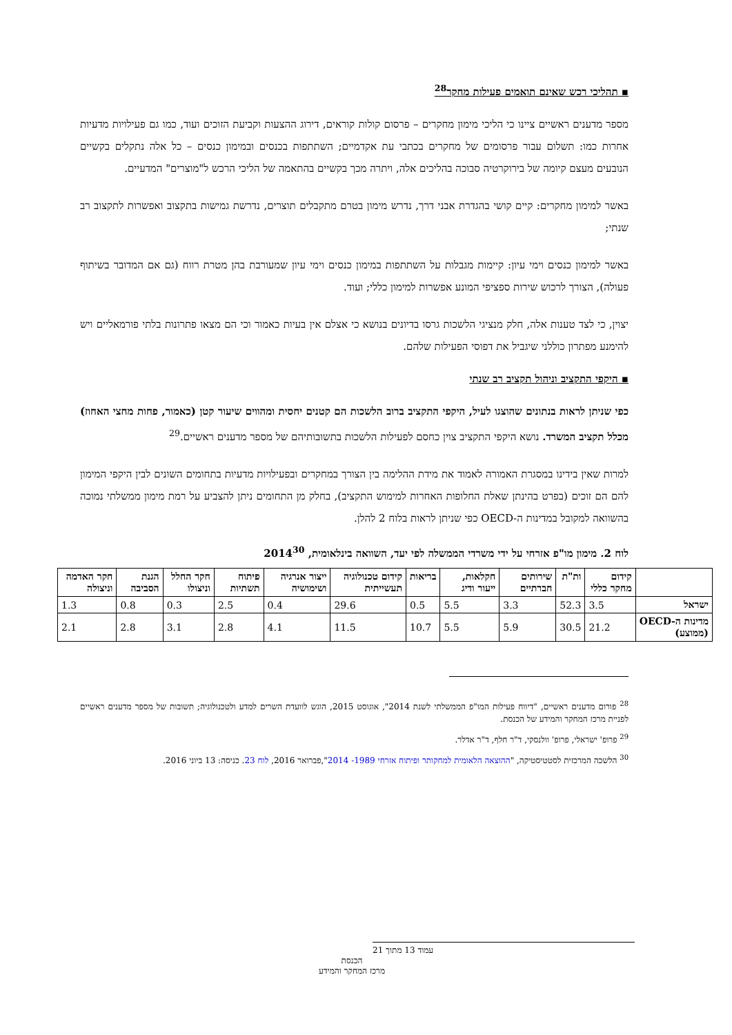▪ תהליכי רכש שאינם תואמים פעילות מחקר<sup>28</sup>
מספר מדענים ראשיים ציינו כי הליכי מימון מחקרים – פרסום קולות קוראים, דירוג ההצעות וקביעת הזוכים ועוד, כמו גם פעילויות מדעיות אחרות כמו: תשלום עבור פרסומים של מחקרים בכתבי עת אקדמיים; השתתפות בכנסים ובמימון כנסים – כל אלה נתקלים בקשיים הנובעים מעצם קיומה של בירוקרטיה סבוכה בהליכים אלה, ויתרה מכך בקשיים בהתאמה של הליכי הרכש ל"מוצרים" המדעיים.
באשר למימון מחקרים: קיים קושי בהגדרת אבני דרך, נדרש מימון בטרם מתקבלים תוצרים, נדרשת גמישות בתקצוב ואפשרות לתקצוב רב שנתי;
באשר למימון כנסים וימי עיון: קיימות מגבלות על השתתפות במימון כנסים וימי עיון שמעורבת בהן מטרת רווח (גם אם המדובר בשיתוף פעולה), הצורך לרכוש שירות ספציפי המונע אפשרות למימון כללי; ועוד.
יצוין, כי לצד טענות אלה, חלק מנציגי הלשכות גרסו בדיונים בנושא כי אצלם אין בעיות כאמור וכי הם מצאו פתרונות בלתי פורמאליים ויש להימנע מפתרון כוללני שיגביל את דפוסי הפעילות שלהם.
▪ היקפי התקציב וניהול תקציב רב שנתי
כפי שניתן לראות בנתונים שהוצגו לעיל, היקפי התקציב ברוב הלשכות הם קטנים יחסית ומהווים שיעור קטן (כאמור, פחות מחצי האחוז) מכלל תקציב המשרד. נושא היקפי התקציב צוין כחסם לפעילות הלשכות בתשובותיהם של מספר מדענים ראשיים.<sup>29</sup>
למרות שאין בידינו במסגרת האמורה לאמוד את מידת ההלימה בין הצורך במחקרים ובפעילויות מדעיות בתחומים השונים לבין היקפי המימון להם הם זוכים (בפרט בהינתן שאלת החלופות האחרות למימוש התקציב), בחלק מן התחומים ניתן להצביע על רמת מימון ממשלתי נמוכה בהשוואה למקובל במדינות ה-OECD כפי שניתן לראות בלוח 2 להלן.
לוח 2. מימון מו"פ אזרחי על ידי משרדי הממשלה לפי יעד, השוואה בינלאומית, 2014<sup>30</sup>
| | קידום מחקר כללי | ות"ת | שירותים חברתיים | חקלאות, ייעור ודיג | בריאות | קידום טכנולוגיה תעשייתית | ייצור אנרגיה ושימושיה | פיתוח תשתיות | חקר החלל וניצולו | הגנת הסביבה | חקר האדמה וניצולה |
| --- | --- | --- | --- | --- | --- | --- | --- | --- | --- | --- | --- |
| ישראל | 3.5 | 52.3 | 3.3 | 5.5 | 0.5 | 29.6 | 0.4 | 2.5 | 0.3 | 0.8 | 1.3 |
| מדינות ה-OECD (ממוצע) | 21.2 | 30.5 | 5.9 | 5.5 | 10.7 | 11.5 | 4.1 | 2.8 | 3.1 | 2.8 | 2.1 |
<sup>28</sup> פורום מדענים ראשיים, "דיווח פעילות המו"פ הממשלתי לשנת 2014", אוגוסט 2015, הוגש לוועדת השרים למדע ולטכנולוגיה; תשובות של מספר מדענים ראשיים לפניית מרכז המחקר והמידע של הכנסת.
<sup>29</sup> פרופ' ישראלי, פרופ' וולנסקי, ד"ר חלף, ד"ר אדלר.
<sup>30</sup> הלשכה המרכזית לסטטיסטיקה, "ההוצאה הלאומית למחקותר ופיתוח אזרחי 1989- 2014",פברואר 2016, לוח 23. כניסה: 13 ביוני 2016.
עמוד 13 מתוך 21
הכנסת
מרכז המחקר והמידע